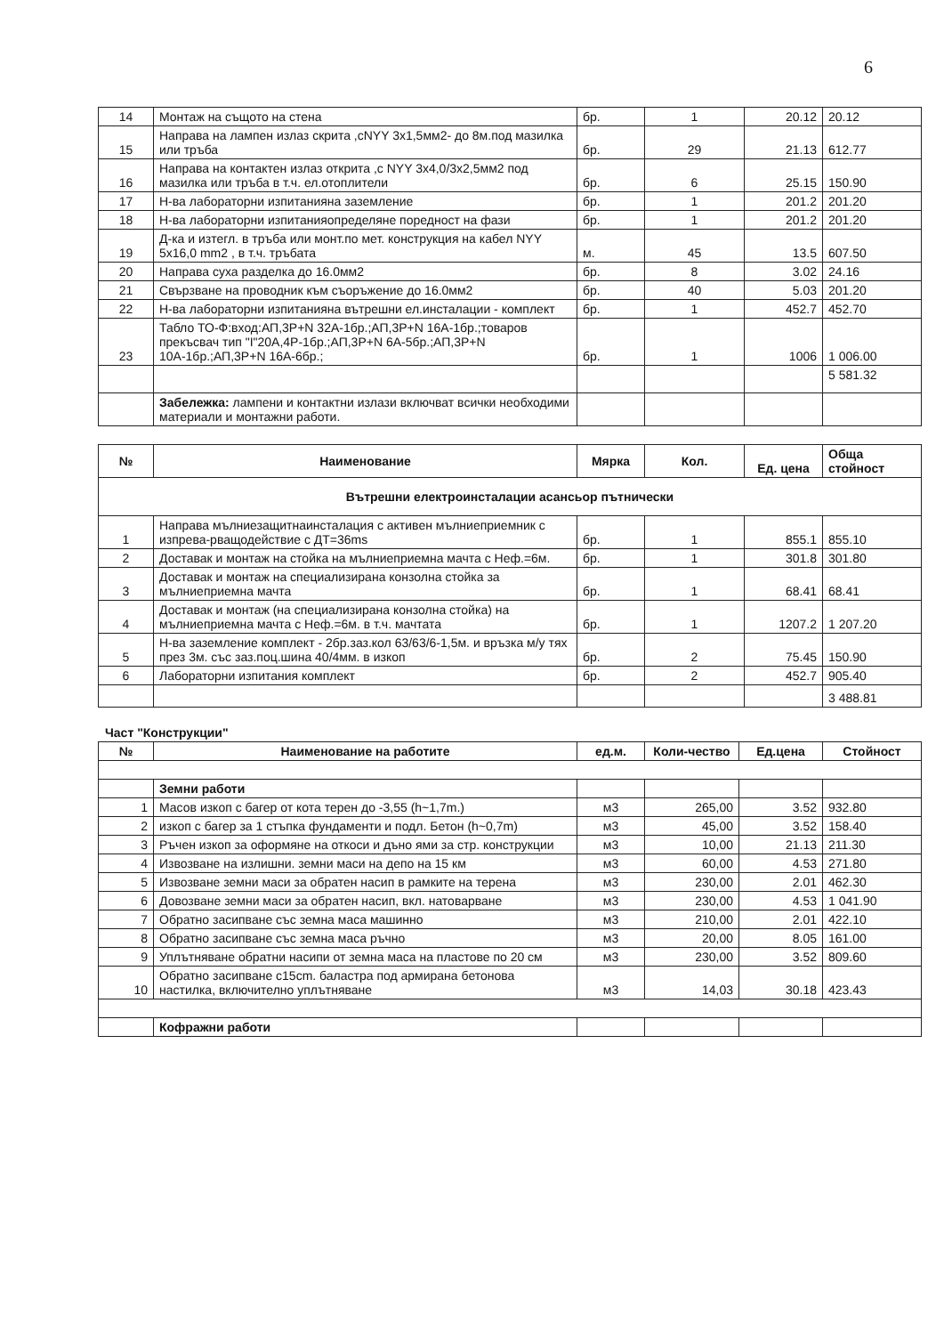6
| 14 | Монтаж на същото на стена | бр. | 1 | 20.12 | 20.12 |
| 15 | Направа на лампен излаз скрита ,сNYY 3x1,5мм2- до 8м.под мазилка или тръба | бр. | 29 | 21.13 | 612.77 |
| 16 | Направа на контактен излаз открита ,с NYY 3x4,0/3x2,5мм2 под мазилка или тръба в т.ч. ел.отоплители | бр. | 6 | 25.15 | 150.90 |
| 17 | Н-ва лабораторни изпитанияна заземление | бр. | 1 | 201.2 | 201.20 |
| 18 | Н-ва лабораторни изпитанияопределяне поредност на фази | бр. | 1 | 201.2 | 201.20 |
| 19 | Д-ка и изтегл. в тръба или монт.по мет. конструкция на кабел NYY 5x16,0 mm2 , в т.ч. тръбата | м. | 45 | 13.5 | 607.50 |
| 20 | Направа суха разделка до 16.0мм2 | бр. | 8 | 3.02 | 24.16 |
| 21 | Свързване на проводник към съоръжение до 16.0мм2 | бр. | 40 | 5.03 | 201.20 |
| 22 | Н-ва лабораторни изпитанияна вътрешни ел.инсталации - комплект | бр. | 1 | 452.7 | 452.70 |
| 23 | Табло ТО-Ф:вход:АП,3Р+N 32А-1бр.;АП,3Р+N 16А-1бр.;товаров прекъсвач тип "I"20А,4Р-1бр.;АП,3Р+N 6А-5бр.;АП,3Р+N 10А-1бр.;АП,3Р+N 16А-6бр.; | бр. | 1 | 1006 | 1 006.00 |
| | | | | | 5 581.32 |
| | Забележка: лампени и контактни излази включват всички необходими материали и монтажни работи. | | | | |
| № | Наименование | Мярка | Кол. | Ед. цена | Обща стойност |
| --- | --- | --- | --- | --- | --- |
| Вътрешни електроинсталации асансьор пътнически | | | | | |
| 1 | Направа мълниезащитнаинсталация с активен мълниеприемник с изпрева-рващодействие с ДТ=36ms | бр. | 1 | 855.1 | 855.10 |
| 2 | Доставак и монтаж на стойка на мълниеприемна мачта с Неф.=6м. | бр. | 1 | 301.8 | 301.80 |
| 3 | Доставак и монтаж на специализирана конзолна стойка за мълниеприемна мачта | бр. | 1 | 68.41 | 68.41 |
| 4 | Доставак и монтаж (на специализирана конзолна стойка) на мълниеприемна мачта с Неф.=6м. в т.ч. мачтата | бр. | 1 | 1207.2 | 1 207.20 |
| 5 | Н-ва заземление комплект - 2бр.заз.кол 63/63/6-1,5м. и връзка м/у тях през 3м. със заз.поц.шина 40/4мм. в изкоп | бр. | 2 | 75.45 | 150.90 |
| 6 | Лабораторни изпитания комплект | бр. | 2 | 452.7 | 905.40 |
| | | | | | 3 488.81 |
Част "Конструкции"
| № | Наименование на работите | ед.м. | Коли-чество | Ед.цена | Стойност |
| --- | --- | --- | --- | --- | --- |
| | Земни работи | | | | |
| 1 | Масов изкоп с багер от кота терен до -3,55 (h~1,7m.) | м3 | 265,00 | 3.52 | 932.80 |
| 2 | изкоп с багер за 1 стъпка фундаменти и подл. Бетон (h~0,7m) | м3 | 45,00 | 3.52 | 158.40 |
| 3 | Ръчен изкоп за оформяне на откоси и дъно ями за стр. конструкции | м3 | 10,00 | 21.13 | 211.30 |
| 4 | Извозване на излишни. земни маси на депо на 15 км | м3 | 60,00 | 4.53 | 271.80 |
| 5 | Извозване земни маси за обратен насип в рамките на терена | м3 | 230,00 | 2.01 | 462.30 |
| 6 | Довозване земни маси за обратен насип, вкл. натоварване | м3 | 230,00 | 4.53 | 1 041.90 |
| 7 | Обратно засипване със земна маса машинно | м3 | 210,00 | 2.01 | 422.10 |
| 8 | Обратно засипване със земна маса ръчно | м3 | 20,00 | 8.05 | 161.00 |
| 9 | Уплътняване обратни насипи от земна маса на пластове по 20 см | м3 | 230,00 | 3.52 | 809.60 |
| 10 | Обратно засипване с15cm. баластра под армирана бетонова настилка, включително уплътняване | м3 | 14,03 | 30.18 | 423.43 |
| | Кофражни работи | | | | |